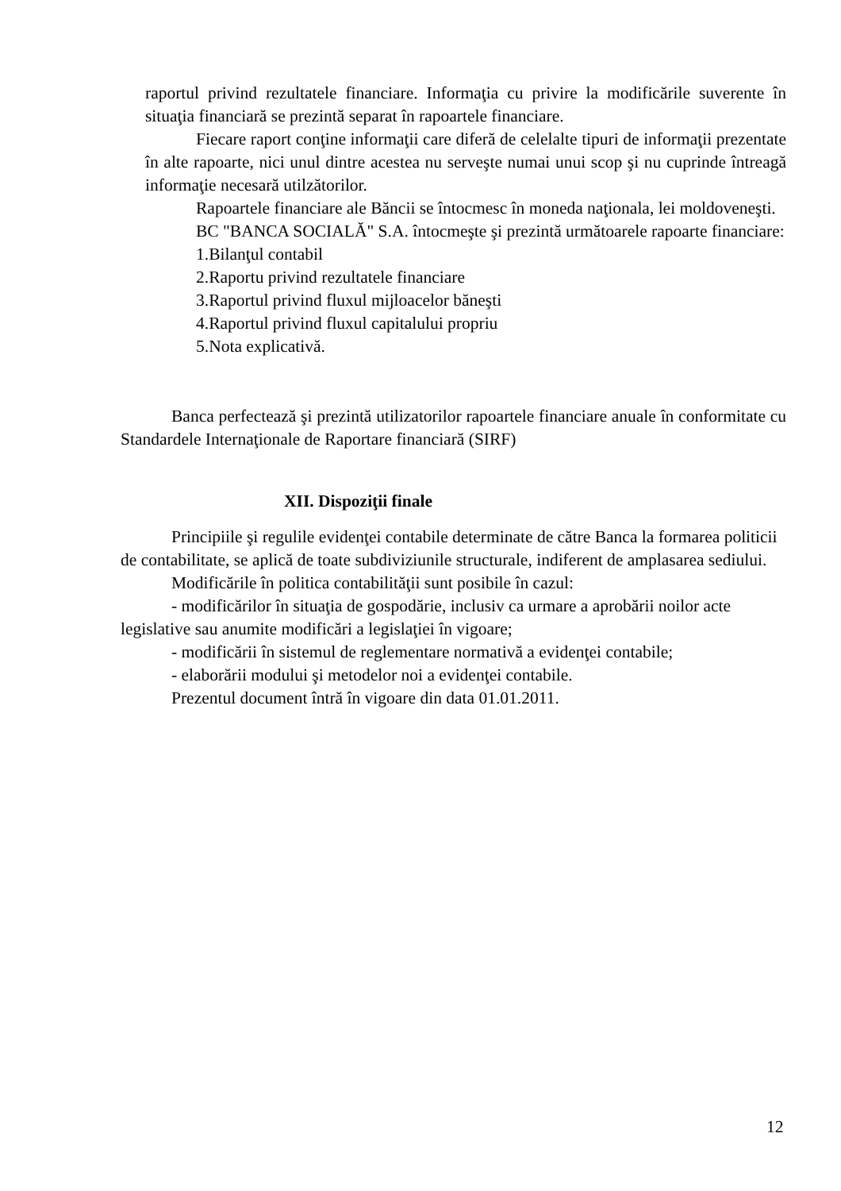raportul privind rezultatele financiare. Informaţia cu privire la modificările suverente în situaţia financiară se prezintă separat în rapoartele financiare.
Fiecare raport conţine informaţii care diferă de celelalte tipuri de informaţii prezentate în alte rapoarte, nici unul dintre acestea nu serveşte numai unui scop şi nu cuprinde întreagă informaţie necesară utilzătorilor.
Rapoartele financiare ale Băncii se întocmesc în moneda naţionala, lei moldoveneşti.
BC "BANCA SOCIALĂ" S.A. întocmeşte şi prezintă următoarele rapoarte financiare:
1.Bilanţul contabil
2.Raportu privind rezultatele financiare
3.Raportul privind fluxul mijloacelor băneşti
4.Raportul privind fluxul capitalului propriu
5.Nota explicativă.
Banca perfectează şi prezintă utilizatorilor rapoartele financiare anuale în conformitate cu Standardele Internaţionale de Raportare financiară (SIRF)
XII. Dispoziţii finale
Principiile şi regulile evidenţei contabile determinate de către Banca la formarea politicii de contabilitate, se aplică de toate subdiviziunile structurale, indiferent de amplasarea sediului.
Modificările în politica contabilităţii sunt posibile în cazul:
- modificărilor în situaţia de gospodărie, inclusiv ca urmare a aprobării noilor acte legislative sau anumite modificări a legislaţiei în vigoare;
- modificării în sistemul de reglementare normativă a evidenţei contabile;
- elaborării modului şi metodelor noi a evidenţei contabile.
Prezentul document întră în vigoare din data 01.01.2011.
12